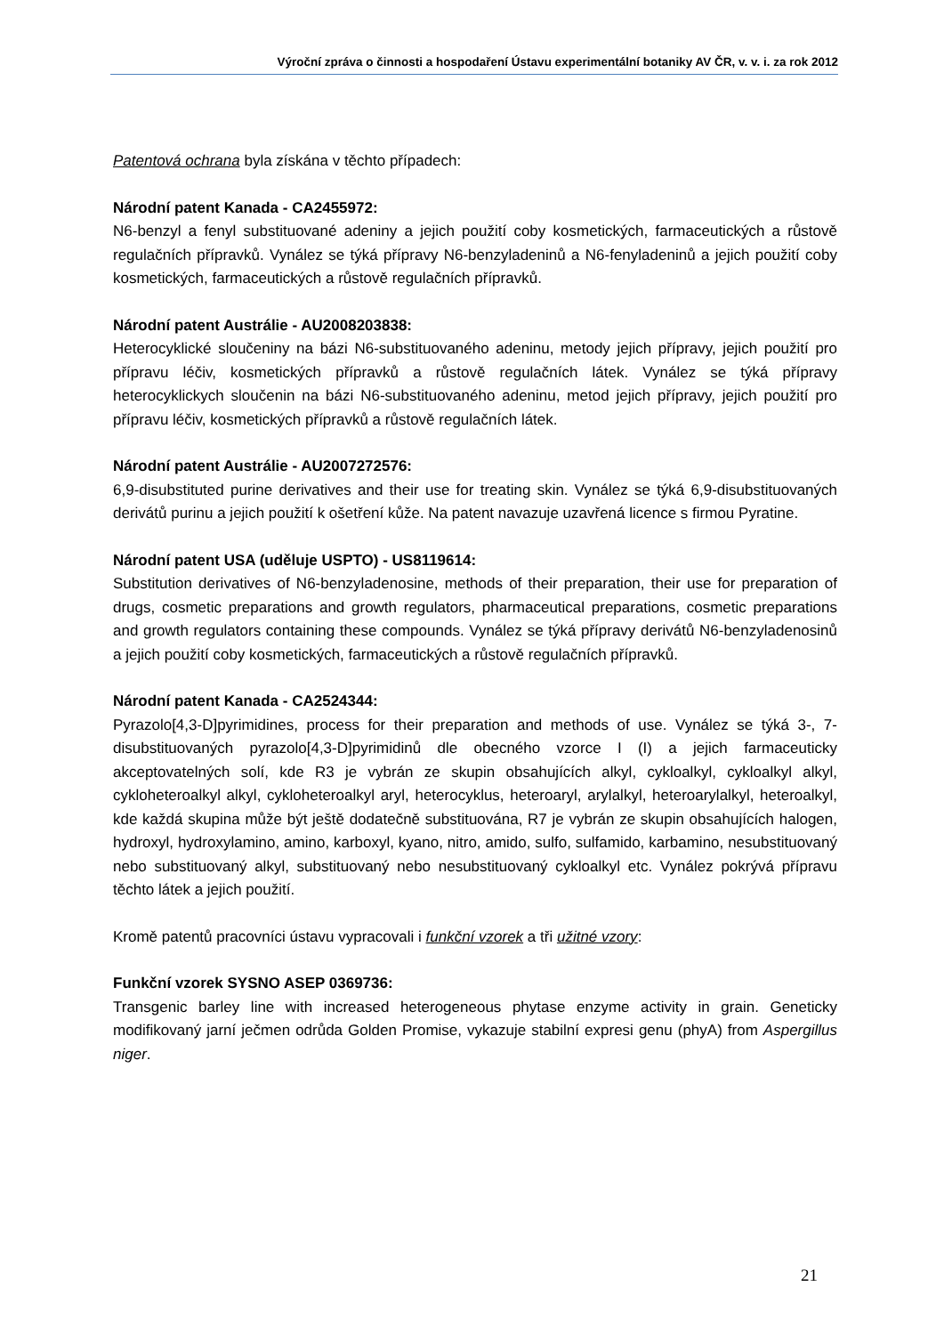Výroční zpráva o činnosti a hospodaření Ústavu experimentální botaniky AV ČR, v. v. i. za rok 2012
Patentová ochrana byla získána v těchto případech:
Národní patent Kanada - CA2455972:
N6-benzyl a fenyl substituované adeniny a jejich použití coby kosmetických, farmaceutických a růstově regulačních přípravků. Vynález se týká přípravy N6-benzyladeninů a N6-fenyladeninů a jejich použití coby kosmetických, farmaceutických a růstově regulačních přípravků.
Národní patent Austrálie - AU2008203838:
Heterocyklické sloučeniny na bázi N6-substituovaného adeninu, metody jejich přípravy, jejich použití pro přípravu léčiv, kosmetických přípravků a růstově regulačních látek. Vynález se týká přípravy heterocyklickych sloučenin na bázi N6-substituovaného adeninu, metod jejich přípravy, jejich použití pro přípravu léčiv, kosmetických přípravků a růstově regulačních látek.
Národní patent Austrálie - AU2007272576:
6,9-disubstituted purine derivatives and their use for treating skin. Vynález se týká 6,9-disubstituovaných derivátů purinu a jejich použití k ošetření kůže. Na patent navazuje uzavřená licence s firmou Pyratine.
Národní patent USA (uděluje USPTO) - US8119614:
Substitution derivatives of N6-benzyladenosine, methods of their preparation, their use for preparation of drugs, cosmetic preparations and growth regulators, pharmaceutical preparations, cosmetic preparations and growth regulators containing these compounds. Vynález se týká přípravy derivátů N6-benzyladenosinů a jejich použití coby kosmetických, farmaceutických a růstově regulačních přípravků.
Národní patent Kanada - CA2524344:
Pyrazolo[4,3-D]pyrimidines, process for their preparation and methods of use. Vynález se týká 3-, 7-disubstituovaných pyrazolo[4,3-D]pyrimidinů dle obecného vzorce I (I) a jejich farmaceuticky akceptovatelných solí, kde R3 je vybrán ze skupin obsahujících alkyl, cykloalkyl, cykloalkyl alkyl, cykloheteroalkyl alkyl, cykloheteroalkyl aryl, heterocyklus, heteroaryl, arylalkyl, heteroarylalkyl, heteroalkyl, kde každá skupina může být ještě dodatečně substituována, R7 je vybrán ze skupin obsahujících halogen, hydroxyl, hydroxylamino, amino, karboxyl, kyano, nitro, amido, sulfo, sulfamido, karbamino, nesubstituovaný nebo substituovaný alkyl, substituovaný nebo nesubstituovaný cykloalkyl etc. Vynález pokrývá přípravu těchto látek a jejich použití.
Kromě patentů pracovníci ústavu vypracovali i funkční vzorek a tři užitné vzory:
Funkční vzorek SYSNO ASEP 0369736:
Transgenic barley line with increased heterogeneous phytase enzyme activity in grain. Geneticky modifikovaný jarní ječmen odrůda Golden Promise, vykazuje stabilní expresi genu (phyA) from Aspergillus niger.
21